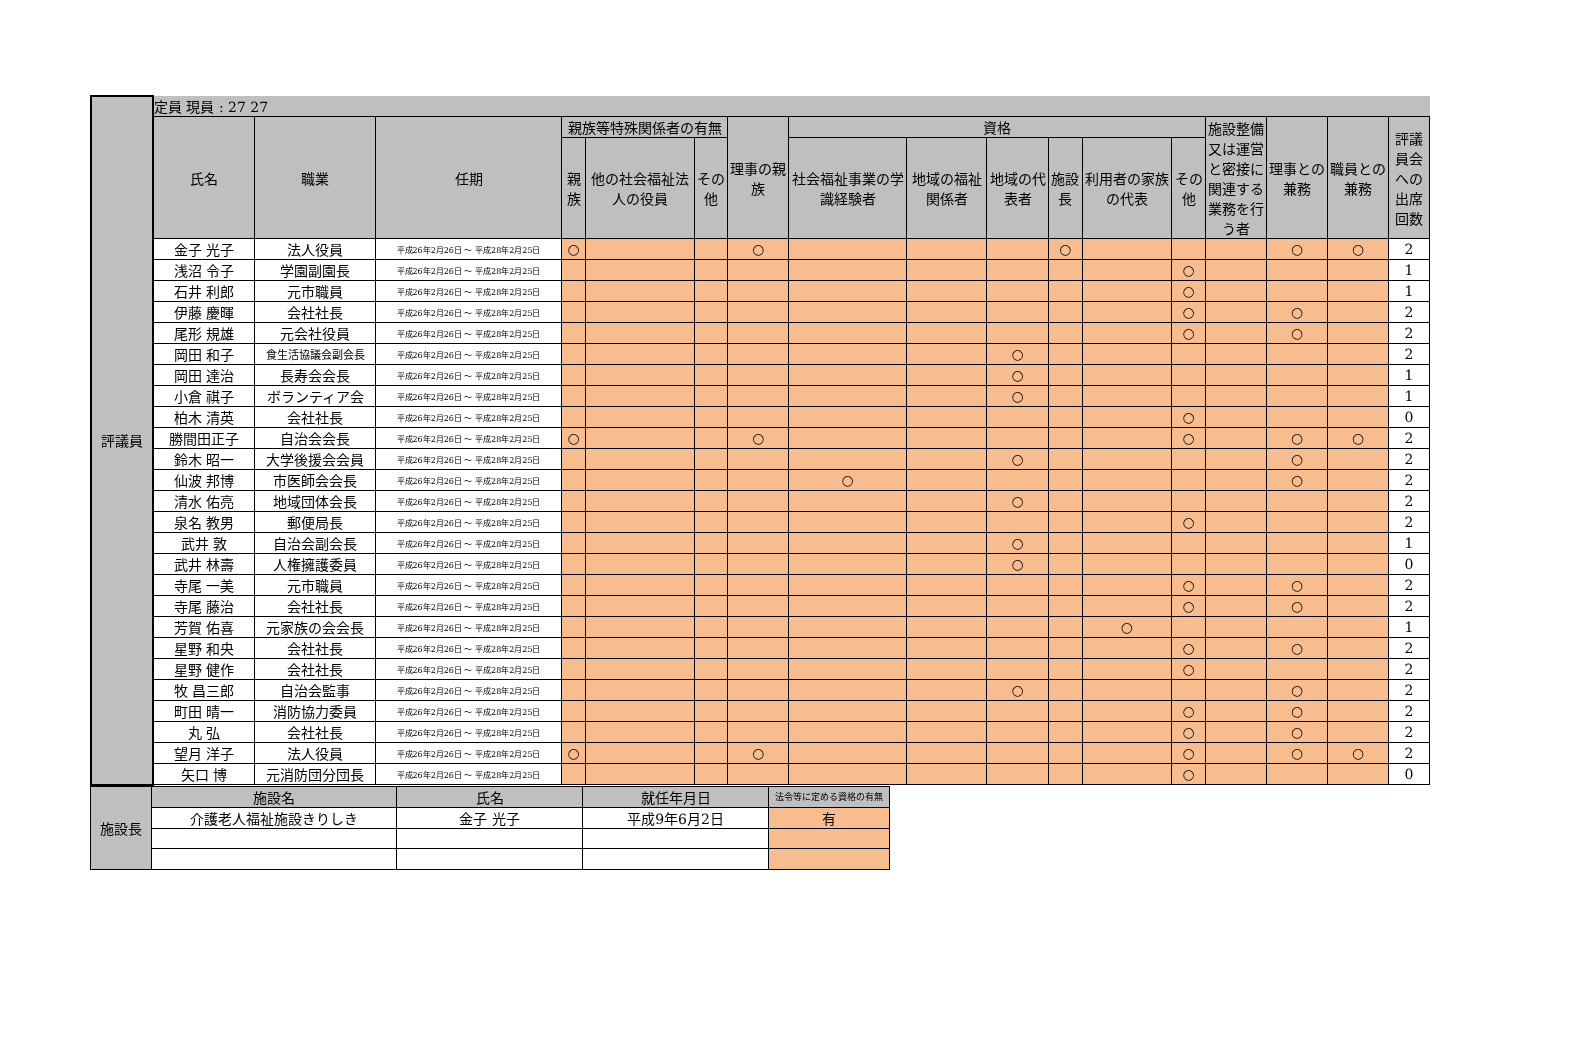| 評議員 | 定員 現員 : 27 27 | | | | | | | | | | | | | | | | |
| | 氏名 | 職業 | 任期 | 親族等特殊関係者の有無 | | | 理事の親族 | 資格 | | | | | | 施設整備又は運営と密接に関連する業務を行う者 | 理事との兼務 | 職員との兼務 | 評議員会への出席回数 |
| | | | | 親族 | 他の社会福祉法人の役員 | その他 | | 社会福祉事業の学識経験者 | 地域の福祉関係者 | 地域の代表者 | 施設長 | 利用者の家族の代表 | その他 | | | | |
| | 金子 光子 | 法人役員 | 平成26年2月26日 ～ 平成28年2月25日 | ○ | | | ○ | | | | ○ | | | | ○ | ○ | 2 |
| | 浅沼 令子 | 学園副園長 | 平成26年2月26日 ～ 平成28年2月25日 | | | | | | | | | | ○ | | | | 1 |
| | 石井 利郎 | 元市職員 | 平成26年2月26日 ～ 平成28年2月25日 | | | | | | | | | | ○ | | | | 1 |
| | 伊藤 慶暉 | 会社社長 | 平成26年2月26日 ～ 平成28年2月25日 | | | | | | | | | | ○ | | ○ | | 2 |
| | 尾形 規雄 | 元会社役員 | 平成26年2月26日 ～ 平成28年2月25日 | | | | | | | | | | ○ | | ○ | | 2 |
| | 岡田 和子 | 食生活協議会副会長 | 平成26年2月26日 ～ 平成28年2月25日 | | | | | | | ○ | | | | | | | 2 |
| | 岡田 達治 | 長寿会会長 | 平成26年2月26日 ～ 平成28年2月25日 | | | | | | | ○ | | | | | | | 1 |
| | 小倉 祺子 | ボランティア会 | 平成26年2月26日 ～ 平成28年2月25日 | | | | | | | ○ | | | | | | | 1 |
| | 柏木 清英 | 会社社長 | 平成26年2月26日 ～ 平成28年2月25日 | | | | | | | | | | ○ | | | | 0 |
| | 勝間田正子 | 自治会会長 | 平成26年2月26日 ～ 平成28年2月25日 | ○ | | | ○ | | | | | | ○ | | ○ | ○ | 2 |
| | 鈴木 昭一 | 大学後援会会員 | 平成26年2月26日 ～ 平成28年2月25日 | | | | | | | ○ | | | | | ○ | | 2 |
| | 仙波 邦博 | 市医師会会長 | 平成26年2月26日 ～ 平成28年2月25日 | | | | | ○ | | | | | | | ○ | | 2 |
| | 清水 佑亮 | 地域団体会長 | 平成26年2月26日 ～ 平成28年2月25日 | | | | | | | ○ | | | | | | | 2 |
| | 泉名 教男 | 郵便局長 | 平成26年2月26日 ～ 平成28年2月25日 | | | | | | | | | | ○ | | | | 2 |
| | 武井 敦 | 自治会副会長 | 平成26年2月26日 ～ 平成28年2月25日 | | | | | | | ○ | | | | | | | 1 |
| | 武井 林壽 | 人権擁護委員 | 平成26年2月26日 ～ 平成28年2月25日 | | | | | | | ○ | | | | | | | 0 |
| | 寺尾 一美 | 元市職員 | 平成26年2月26日 ～ 平成28年2月25日 | | | | | | | | | | ○ | | ○ | | 2 |
| | 寺尾 藤治 | 会社社長 | 平成26年2月26日 ～ 平成28年2月25日 | | | | | | | | | | ○ | | ○ | | 2 |
| | 芳賀 佑喜 | 元家族の会会長 | 平成26年2月26日 ～ 平成28年2月25日 | | | | | | | | | ○ | | | | | 1 |
| | 星野 和央 | 会社社長 | 平成26年2月26日 ～ 平成28年2月25日 | | | | | | | | | | ○ | | ○ | | 2 |
| | 星野 健作 | 会社社長 | 平成26年2月26日 ～ 平成28年2月25日 | | | | | | | | | | ○ | | | | 2 |
| | 牧 昌三郎 | 自治会監事 | 平成26年2月26日 ～ 平成28年2月25日 | | | | | | | ○ | | | | | ○ | | 2 |
| | 町田 晴一 | 消防協力委員 | 平成26年2月26日 ～ 平成28年2月25日 | | | | | | | | | | ○ | | ○ | | 2 |
| | 丸 弘 | 会社社長 | 平成26年2月26日 ～ 平成28年2月25日 | | | | | | | | | | ○ | | ○ | | 2 |
| | 望月 洋子 | 法人役員 | 平成26年2月26日 ～ 平成28年2月25日 | ○ | | | ○ | | | | | | ○ | | ○ | ○ | 2 |
| | 矢口 博 | 元消防団分団長 | 平成26年2月26日 ～ 平成28年2月25日 | | | | | | | | | | ○ | | | | 0 |
| 施設長 | 施設名 | 氏名 | 就任年月日 | 法令等に定める資格の有無 |
| | 介護老人福祉施設きりしき | 金子 光子 | 平成9年6月2日 | 有 |